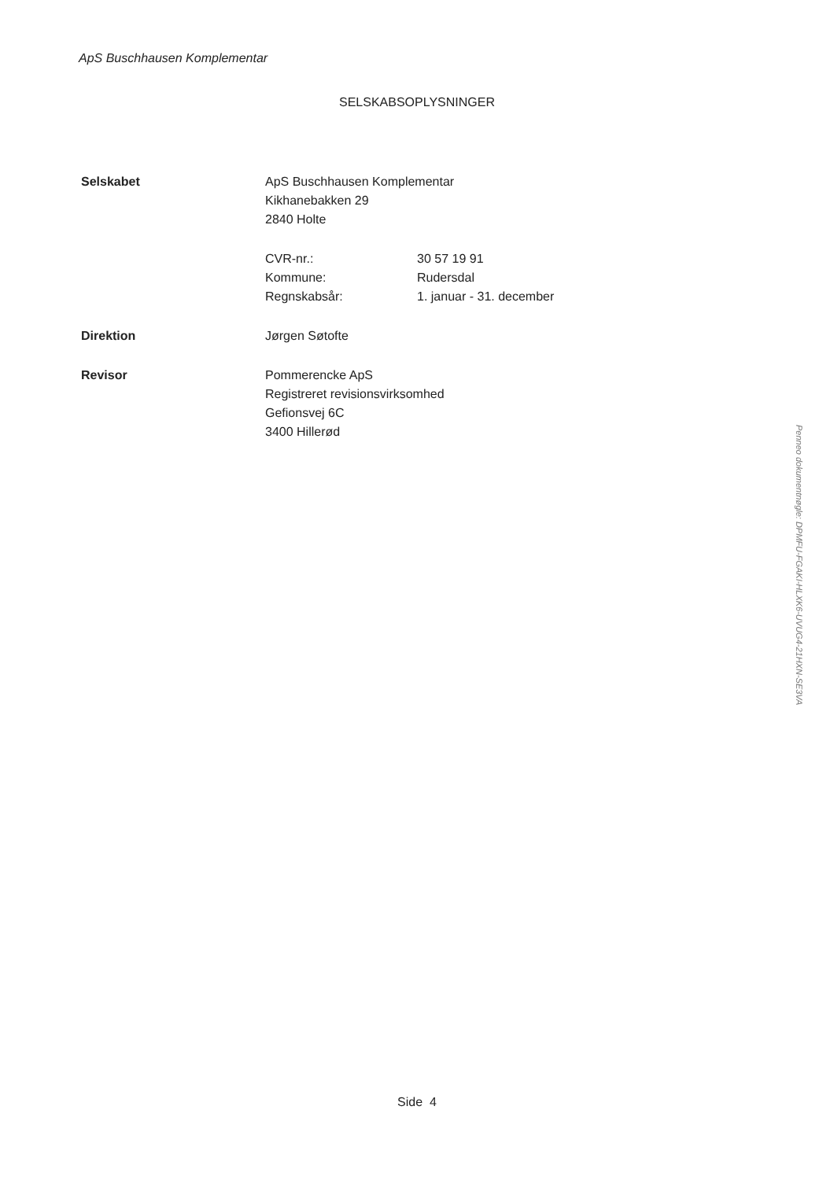ApS Buschhausen Komplementar
SELSKABSOPLYSNINGER
| Selskabet | ApS Buschhausen Komplementar Kikhanebakken 29 2840 Holte | |
| | CVR-nr.: | 30 57 19 91 |
| | Kommune: | Rudersdal |
| | Regnskabsår: | 1. januar - 31. december |
| Direktion | Jørgen Søtofte | |
| Revisor | Pommerencke ApS Registreret revisionsvirksomhed Gefionsvej 6C 3400 Hillerød | |
Side 4
Penneo dokumentnøgle: DPMFU-FGAKI-HLXK6-UVUG4-21HXN-SE3VA